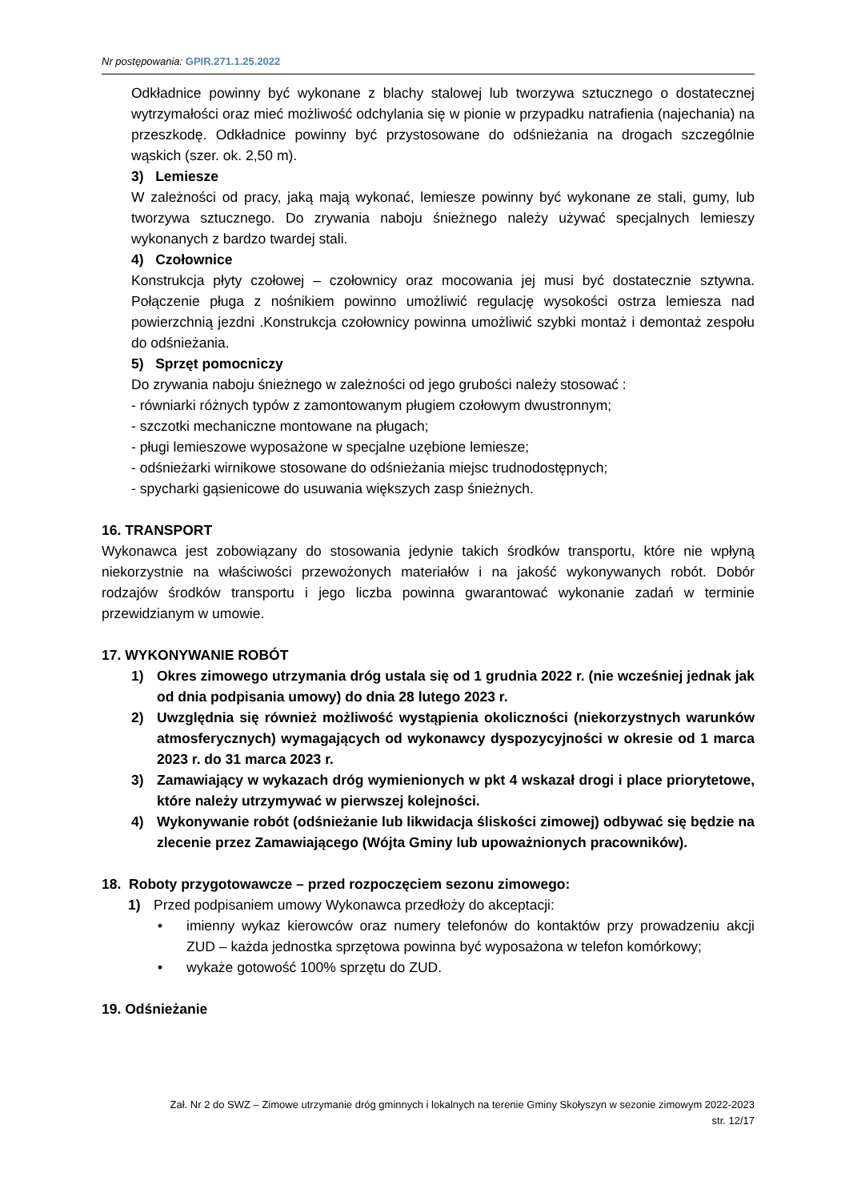Nr postępowania: GPIR.271.1.25.2022
Odkładnice powinny być wykonane z blachy stalowej lub tworzywa sztucznego o dostatecznej wytrzymałości oraz mieć możliwość odchylania się w pionie w przypadku natrafienia (najechania) na przeszkodę. Odkładnice powinny być przystosowane do odśnieżania na drogach szczególnie wąskich (szer. ok. 2,50 m).
3) Lemiesze
W zależności od pracy, jaką mają wykonać, lemiesze powinny być wykonane ze stali, gumy, lub tworzywa sztucznego. Do zrywania naboju śnieżnego należy używać specjalnych lemieszy wykonanych z bardzo twardej stali.
4) Czołownice
Konstrukcja płyty czołowej – czołownicy oraz mocowania jej musi być dostatecznie sztywna. Połączenie pługa z nośnikiem powinno umożliwić regulację wysokości ostrza lemiesza nad powierzchnią jezdni .Konstrukcja czołownicy powinna umożliwić szybki montaż i demontaż zespołu do odśnieżania.
5) Sprzęt pomocniczy
Do zrywania naboju śnieżnego w zależności od jego grubości należy stosować :
- równiarki różnych typów z zamontowanym pługiem czołowym dwustronnym;
- szczotki mechaniczne montowane na pługach;
- pługi lemieszowe wyposażone w specjalne uzębione lemiesze;
- odśnieżarki wirnikowe stosowane do odśnieżania miejsc trudnodostępnych;
- spycharki gąsienicowe do usuwania większych zasp śnieżnych.
16. TRANSPORT
Wykonawca jest zobowiązany do stosowania jedynie takich środków transportu, które nie wpłyną niekorzystnie na właściwości przewożonych materiałów i na jakość wykonywanych robót. Dobór rodzajów środków transportu i jego liczba powinna gwarantować wykonanie zadań w terminie przewidzianym w umowie.
17. WYKONYWANIE ROBÓT
1) Okres zimowego utrzymania dróg ustala się od 1 grudnia 2022 r. (nie wcześniej jednak jak od dnia podpisania umowy) do dnia 28 lutego 2023 r.
2) Uwzględnia się również możliwość wystąpienia okoliczności (niekorzystnych warunków atmosferycznych) wymagających od wykonawcy dyspozycyjności w okresie od 1 marca 2023 r. do 31 marca 2023 r.
3) Zamawiający w wykazach dróg wymienionych w pkt 4 wskazał drogi i place priorytetowe, które należy utrzymywać w pierwszej kolejności.
4) Wykonywanie robót (odśnieżanie lub likwidacja śliskości zimowej) odbywać się będzie na zlecenie przez Zamawiającego (Wójta Gminy lub upoważnionych pracowników).
18. Roboty przygotowawcze – przed rozpoczęciem sezonu zimowego:
1) Przed podpisaniem umowy Wykonawca przedłoży do akceptacji:
• imienny wykaz kierowców oraz numery telefonów do kontaktów przy prowadzeniu akcji ZUD – każda jednostka sprzętowa powinna być wyposażona w telefon komórkowy;
• wykaże gotowość 100% sprzętu do ZUD.
19. Odśnieżanie
Zał. Nr 2 do SWZ – Zimowe utrzymanie dróg gminnych i lokalnych na terenie Gminy Skołyszyn w sezonie zimowym 2022-2023
str. 12/17